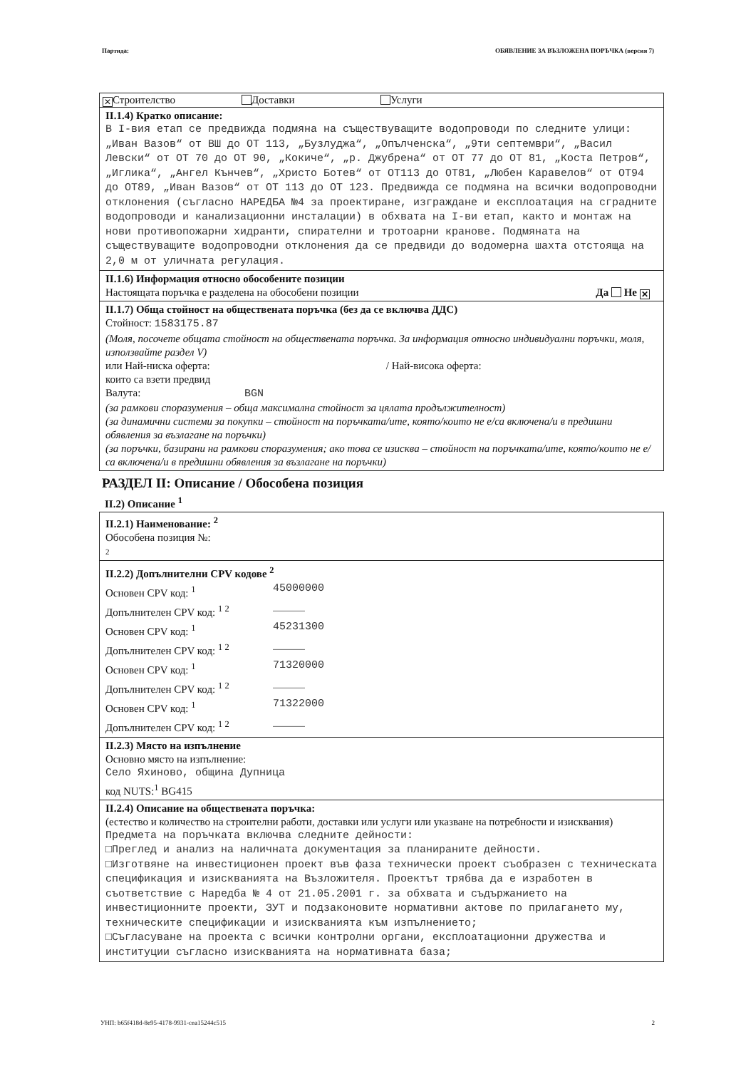Партида: ОБЯВЛЕНИЕ ЗА ВЪЗЛОЖЕНА ПОРЪЧКА (версия 7)
✕ Строителство Доставки Услуги
II.1.4) Кратко описание:
В I-вия етап се предвижда подмяна на съществуващите водопроводи по следните улици: „Иван Вазов“ от ВШ до ОТ 113, „Бузлуджа“, „Опълченска“, „9ти септември“, „Васил Левски“ от ОТ 70 до ОТ 90, „Кокиче“, „р. Джубрена“ от ОТ 77 до ОТ 81, „Коста Петров“, „Иглика“, „Ангел Кънчев“, „Христо Ботев“ от ОТ113 до ОТ81, „Любен Каравелов“ от ОТ94 до ОТ89, „Иван Вазов“ от ОТ 113 до ОТ 123. Предвижда се подмяна на всички водопроводни отклонения (съгласно НАРЕДБА №4 за проектиране, изграждане и експлоатация на сградните водопроводи и канализационни инсталации) в обхвата на I-ви етап, както и монтаж на нови противопожарни хидранти, спирателни и тротоарни кранове. Подмяната на съществуващите водопроводни отклонения да се предвиди до водомерна шахта отстояща на 2,0 м от уличната регулация.
II.1.6) Информация относно обособените позиции
Настоящата поръчка е разделена на обособени позиции Да Не ✕
II.1.7) Обща стойност на обществената поръчка (без да се включва ДДС)
Стойност: 1583175.87
(Моля, посочете общата стойност на обществената поръчка. За информация относно индивидуални поръчки, моля, използвайте раздел V)
или Най-ниска оферта: / Най-висока оферта:
които са взети предвид
Валута: BGN
(за рамкови споразумения – обща максимална стойност за цялата продължителност)
(за динамични системи за покупки – стойност на поръчката/ите, която/които не е/са включена/и в предишни обявления за възлагане на поръчки)
(за поръчки, базирани на рамкови споразумения; ако това се изисква – стойност на поръчката/ите, която/които не е/са включена/и в предишни обявления за възлагане на поръчки)
РАЗДЕЛ II: Описание / Обособена позиция
II.2) Описание <sup>1</sup>
II.2.1) Наименование: <sup>2</sup>
Обособена позиция №:
2
II.2.2) Допълнителни CPV кодове <sup>2</sup>
Основен CPV код: <sup>1</sup> 45000000
Допълнителен CPV код: <sup>1 2</sup> _____
Основен CPV код: <sup>1</sup> 45231300
Допълнителен CPV код: <sup>1 2</sup> _____
Основен CPV код: <sup>1</sup> 71320000
Допълнителен CPV код: <sup>1 2</sup> _____
Основен CPV код: <sup>1</sup> 71322000
Допълнителен CPV код: <sup>1 2</sup> _____
II.2.3) Място на изпълнение
Основно място на изпълнение:
Село Яхиново, община Дупница
код NUTS:<sup>1</sup> BG415
II.2.4) Описание на обществената поръчка:
(естество и количество на строителни работи, доставки или услуги или указване на потребности и изисквания)
Предмета на поръчката включва следните дейности:
□Преглед и анализ на наличната документация за планираните дейности.
□Изготвяне на инвестиционен проект във фаза технически проект съобразен с техническата спецификация и изискванията на Възложителя. Проектът трябва да е изработен в съответствие с Наредба № 4 от 21.05.2001 г. за обхвата и съдържанието на инвестиционните проекти, ЗУТ и подзаконовите нормативни актове по прилагането му, техническите спецификации и изискванията към изпълнението;
□Съгласуване на проекта с всички контролни органи, експлоатационни дружества и институции съгласно изискванията на нормативната база;
УНП: b65f418d-8e95-4178-9931-cea15244c515 2